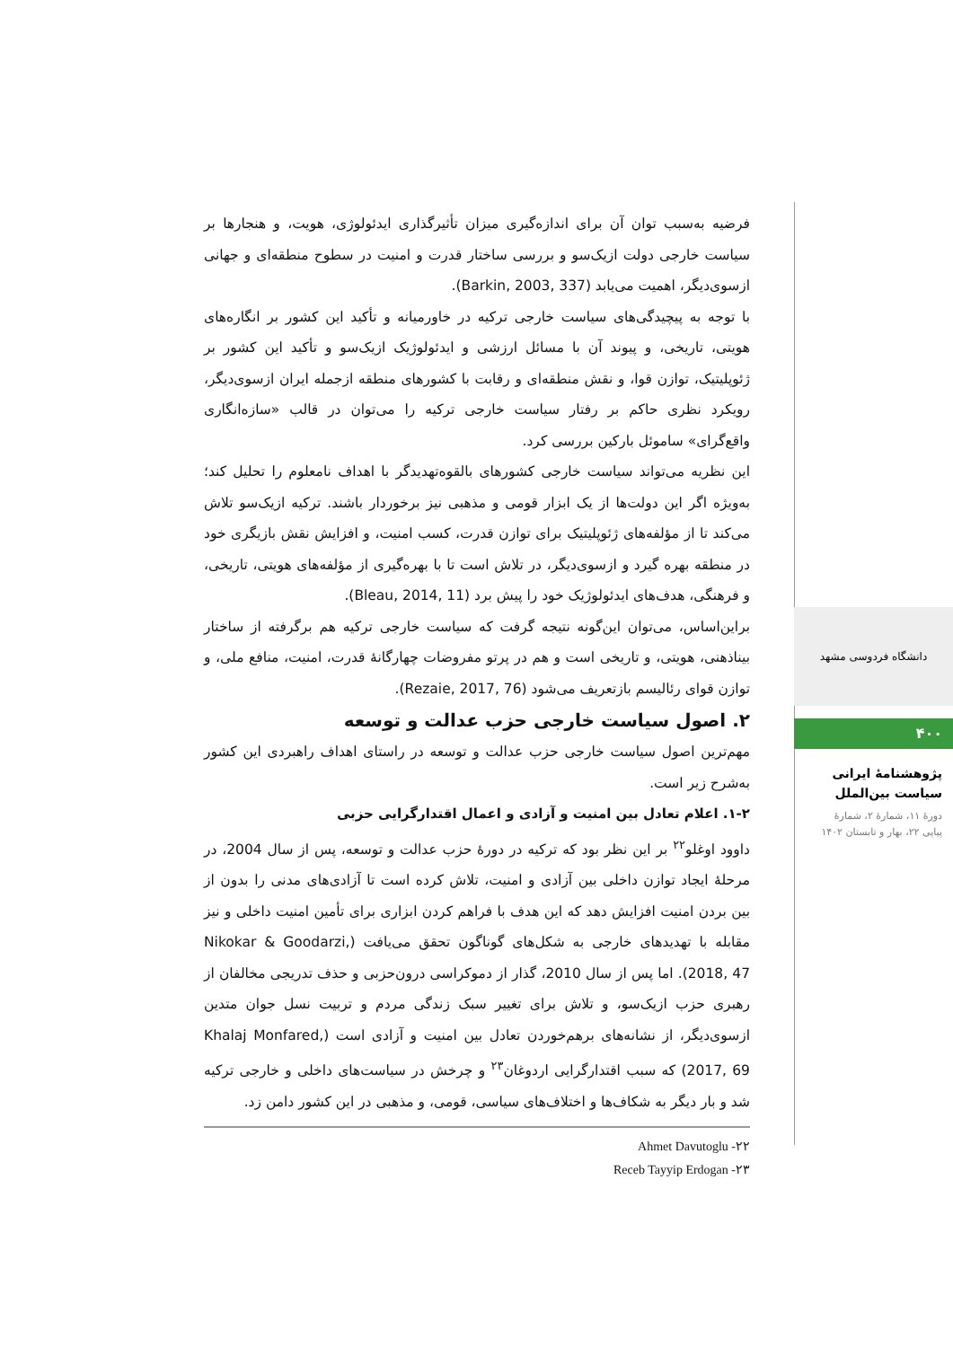فرضیه به‌سبب توان آن برای اندازه‌گیری میزان تأثیرگذاری ایدئولوژی، هویت، و هنجارها بر سیاست خارجی دولت ازیک‌سو و بررسی ساختار قدرت و امنیت در سطوح منطقه‌ای و جهانی ازسوی‌دیگر، اهمیت می‌یابد (Barkin, 2003, 337).
با توجه به پیچیدگی‌های سیاست خارجی ترکیه در خاورمیانه و تأکید این کشور بر انگاره‌های هویتی، تاریخی، و پیوند آن با مسائل ارزشی و ایدئولوژیک ازیک‌سو و تأکید این کشور بر ژئوپلیتیک، توازن قوا، و نقش منطقه‌ای و رقابت با کشورهای منطقه ازجمله ایران ازسوی‌دیگر، رویکرد نظری حاکم بر رفتار سیاست خارجی ترکیه را می‌توان در قالب «سازه‌انگاری واقع‌گرای» ساموئل بارکین بررسی کرد.
این نظریه می‌تواند سیاست خارجی کشورهای بالقوه‌تهدیدگر با اهداف نامعلوم را تحلیل کند؛ به‌ویژه اگر این دولت‌ها از یک ابزار قومی و مذهبی نیز برخوردار باشند. ترکیه ازیک‌سو تلاش می‌کند تا از مؤلفه‌های ژئوپلیتیک برای توازن قدرت، کسب امنیت، و افزایش نقش بازیگری خود در منطقه بهره گیرد و ازسوی‌دیگر، در تلاش است تا با بهره‌گیری از مؤلفه‌های هویتی، تاریخی، و فرهنگی، هدف‌های ایدئولوژیک خود را پیش برد (Bleau, 2014, 11).
براین‌اساس، می‌توان این‌گونه نتیجه گرفت که سیاست خارجی ترکیه هم برگرفته از ساختار بیناذهنی، هویتی، و تاریخی است و هم در پرتو مفروضات چهارگانهٔ قدرت، امنیت، منافع ملی، و توازن قوای رئالیسم بازتعریف می‌شود (Rezaie, 2017, 76).
۲. اصول سیاست خارجی حزب عدالت و توسعه
مهم‌ترین اصول سیاست خارجی حزب عدالت و توسعه در راستای اهداف راهبردی این کشور به‌شرح زیر است.
۱-۲. اعلام تعادل بین امنیت و آزادی و اعمال اقتدارگرایی حزبی
داوود اوغلو<sup>۲۲</sup> بر این نظر بود که ترکیه در دورهٔ حزب عدالت و توسعه، پس از سال 2004، در مرحلهٔ ایجاد توازن داخلی بین آزادی و امنیت، تلاش کرده است تا آزادی‌های مدنی را بدون از بین بردن امنیت افزایش دهد که این هدف با فراهم کردن ابزاری برای تأمین امنیت داخلی و نیز مقابله با تهدیدهای خارجی به شکل‌های گوناگون تحقق می‌یافت (Nikokar & Goodarzi, 2018, 47). اما پس از سال 2010، گذار از دموکراسی درون‌حزبی و حذف تدریجی مخالفان از رهبری حزب ازیک‌سو، و تلاش برای تغییر سبک زندگی مردم و تربیت نسل جوان متدین ازسوی‌دیگر، از نشانه‌های برهم‌خوردن تعادل بین امنیت و آزادی است (Khalaj Monfared, 2017, 69) که سبب اقتدارگرایی اردوغان<sup>۲۳</sup> و چرخش در سیاست‌های داخلی و خارجی ترکیه شد و بار دیگر به شکاف‌ها و اختلاف‌های سیاسی، قومی، و مذهبی در این کشور دامن زد.
۲۲- Ahmet Davutoglu
۲۳- Receb Tayyip Erdogan
دانشگاه فردوسی مشهد
۴۰۰
پژوهشنامهٔ ایرانی
سیاست بین‌الملل
دورهٔ ۱۱، شمارهٔ ۲، شمارهٔ
پیاپی ۲۲، بهار و تابستان ۱۴۰۲